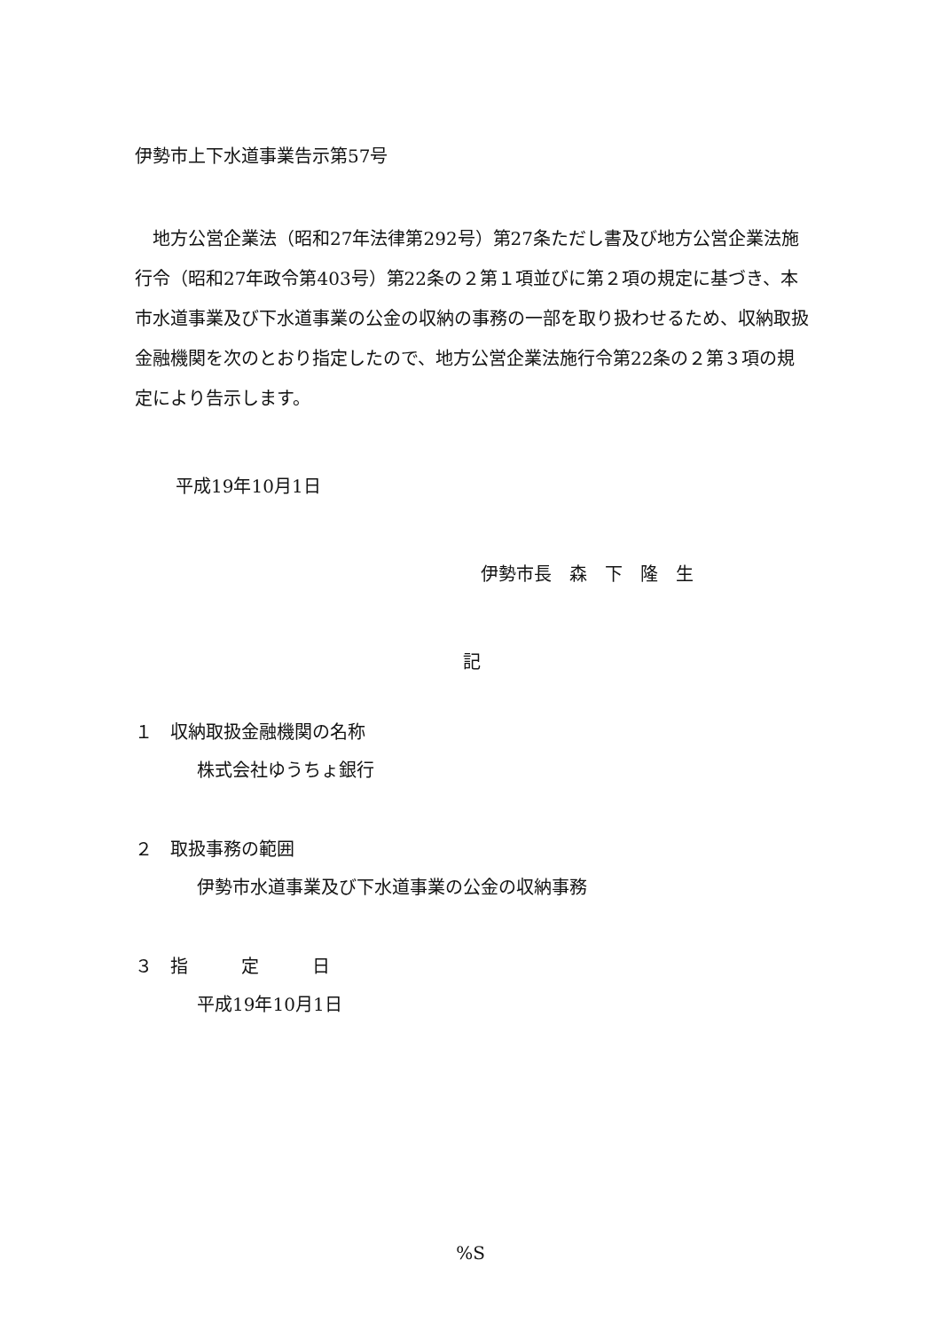伊勢市上下水道事業告示第57号
地方公営企業法（昭和27年法律第292号）第27条ただし書及び地方公営企業法施行令（昭和27年政令第403号）第22条の２第１項並びに第２項の規定に基づき、本市水道事業及び下水道事業の公金の収納の事務の一部を取り扱わせるため、収納取扱金融機関を次のとおり指定したので、地方公営企業法施行令第22条の２第３項の規定により告示します。
平成19年10月1日
伊勢市長　森　下　隆　生
記
１　収納取扱金融機関の名称
株式会社ゆうちょ銀行
２　取扱事務の範囲
伊勢市水道事業及び下水道事業の公金の収納事務
３　指　　　定　　　日
平成19年10月1日
%S